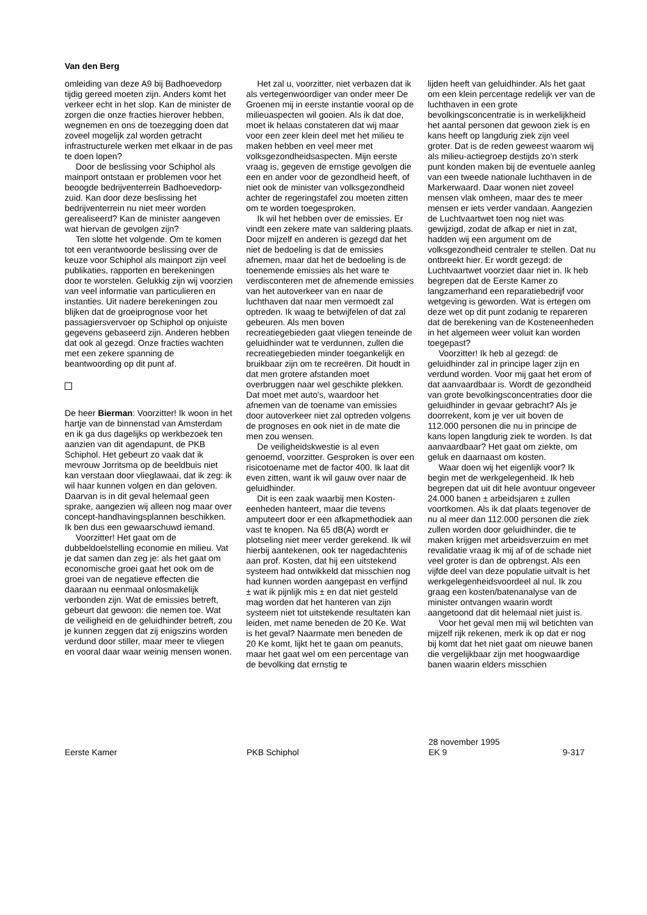Van den Berg
omleiding van deze A9 bij Badhoevedorp tijdig gereed moeten zijn. Anders komt het verkeer echt in het slop. Kan de minister de zorgen die onze fracties hierover hebben, wegnemen en ons de toezegging doen dat zoveel mogelijk zal worden getracht infrastructurele werken met elkaar in de pas te doen lopen?
Door de beslissing voor Schiphol als mainport ontstaan er problemen voor het beoogde bedrijventerrein Badhoevedorp-zuid. Kan door deze beslissing het bedrijventerrein nu niet meer worden gerealiseerd? Kan de minister aangeven wat hiervan de gevolgen zijn?
Ten slotte het volgende. Om te komen tot een verantwoorde beslissing over de keuze voor Schiphol als mainport zijn veel publikaties, rapporten en berekeningen door te worstelen. Gelukkig zijn wij voorzien van veel informatie van particulieren en instanties. Uit nadere berekeningen zou blijken dat de groeiprognose voor het passagiersvervoer op Schiphol op onjuiste gegevens gebaseerd zijn. Anderen hebben dat ook al gezegd. Onze fracties wachten met een zekere spanning de beantwoording op dit punt af.
De heer Bierman: Voorzitter! Ik woon in het hartje van de binnenstad van Amsterdam en ik ga dus dagelijks op werkbezoek ten aanzien van dit agendapunt, de PKB Schiphol. Het gebeurt zo vaak dat ik mevrouw Jorritsma op de beeldbuis niet kan verstaan door vlieglawaai, dat ik zeg: ik wil haar kunnen volgen en dan geloven. Daarvan is in dit geval helemaal geen sprake, aangezien wij alleen nog maar over concept-handhavingsplannen beschikken. Ik ben dus een gewaarschuwd iemand.
Voorzitter! Het gaat om de dubbeldoelstelling economie en milieu. Vat je dat samen dan zeg je: als het gaat om economische groei gaat het ook om de groei van de negatieve effecten die daaraan nu eenmaal onlosmakelijk verbonden zijn. Wat de emissies betreft, gebeurt dat gewoon: die nemen toe. Wat de veiligheid en de geluidhinder betreft, zou je kunnen zeggen dat zij enigszins worden verdund door stiller, maar meer te vliegen en vooral daar waar weinig mensen wonen.
Het zal u, voorzitter, niet verbazen dat ik als vertegenwoordiger van onder meer De Groenen mij in eerste instantie vooral op de milieuaspecten wil gooien. Als ik dat doe, moet ik helaas constateren dat wij maar voor een zeer klein deel met het milieu te maken hebben en veel meer met volksgezondheidsaspecten. Mijn eerste vraag is, gegeven de ernstige gevolgen die een en ander voor de gezondheid heeft, of niet ook de minister van volksgezondheid achter de regeringstafel zou moeten zitten om te worden toegesproken.
Ik wil het hebben over de emissies. Er vindt een zekere mate van saldering plaats. Door mijzelf en anderen is gezegd dat het niet de bedoeling is dat de emissies afnemen, maar dat het de bedoeling is de toenemende emissies als het ware te verdisconteren met de afnemende emissies van het autoverkeer van en naar de luchthaven dat naar men vermoedt zal optreden. Ik waag te betwijfelen of dat zal gebeuren. Als men boven recreatiegebieden gaat vliegen teneinde de geluidhinder wat te verdunnen, zullen die recreatiegebieden minder toegankelijk en bruikbaar zijn om te recreëren. Dit houdt in dat men grotere afstanden moet overbruggen naar wel geschikte plekken. Dat moet met auto's, waardoor het afnemen van de toename van emissies door autoverkeer niet zal optreden volgens de prognoses en ook niet in de mate die men zou wensen.
De veiligheidskwestie is al even genoemd, voorzitter. Gesproken is over een risicotoename met de factor 400. Ik laat dit even zitten, want ik wil gauw over naar de geluidhinder.
Dit is een zaak waarbij men Kosten-eenheden hanteert, maar die tevens amputeert door er een afkapmethodiek aan vast te knopen. Na 65 dB(A) wordt er plotseling niet meer verder gerekend. Ik wil hierbij aantekenen, ook ter nagedachtenis aan prof. Kosten, dat hij een uitstekend systeem had ontwikkeld dat misschien nog had kunnen worden aangepast en verfijnd ± wat ik pijnlijk mis ± en dat niet gesteld mag worden dat het hanteren van zijn systeem niet tot uitstekende resultaten kan leiden, met name beneden de 20 Ke. Wat is het geval? Naarmate men beneden de 20 Ke komt, lijkt het te gaan om peanuts, maar het gaat wel om een percentage van de bevolking dat ernstig te
lijden heeft van geluidhinder. Als het gaat om een klein percentage redelijk ver van de luchthaven in een grote bevolkingsconcentratie is in werkelijkheid het aantal personen dat gewoon ziek is en kans heeft op langdurig ziek zijn veel groter. Dat is de reden geweest waarom wij als milieu-actiegroep destijds zo'n sterk punt konden maken bij de eventuele aanleg van een tweede nationale luchthaven in de Markerwaard. Daar wonen niet zoveel mensen vlak omheen, maar des te meer mensen er iets verder vandaan. Aangezien de Luchtvaartwet toen nog niet was gewijzigd, zodat de afkap er niet in zat, hadden wij een argument om de volksgezondheid centraler te stellen. Dat nu ontbreekt hier. Er wordt gezegd: de Luchtvaartwet voorziet daar niet in. Ik heb begrepen dat de Eerste Kamer zo langzamerhand een reparatiebedrijf voor wetgeving is geworden. Wat is ertegen om deze wet op dit punt zodanig te repareren dat de berekening van de Kosteneenheden in het algemeen weer voluit kan worden toegepast?
Voorzitter! Ik heb al gezegd: de geluidhinder zal in principe lager zijn en verdund worden. Voor mij gaat het erom of dat aanvaardbaar is. Wordt de gezondheid van grote bevolkingsconcentraties door die geluidhinder in gevaar gebracht? Als je doorrekent, kom je ver uit boven de 112.000 personen die nu in principe de kans lopen langdurig ziek te worden. Is dat aanvaardbaar? Het gaat om ziekte, om geluk en daarnaast om kosten.
Waar doen wij het eigenlijk voor? Ik begin met de werkgelegenheid. Ik heb begrepen dat uit dit hele avontuur ongeveer 24.000 banen ± arbeidsjaren ± zullen voortkomen. Als ik dat plaats tegenover de nu al meer dan 112.000 personen die ziek zullen worden door geluidhinder, die te maken krijgen met arbeidsverzuim en met revalidatie vraag ik mij af of de schade niet veel groter is dan de opbrengst. Als een vijfde deel van deze populatie uitvalt is het werkgelegenheidsvoordeel al nul. Ik zou graag een kosten/batenanalyse van de minister ontvangen waarin wordt aangetoond dat dit helemaal niet juist is.
Voor het geval men mij wil betichten van mijzelf rijk rekenen, merk ik op dat er nog bij komt dat het niet gaat om nieuwe banen die vergelijkbaar zijn met hoogwaardige banen waarin elders misschien
Eerste Kamer PKB Schiphol
28 november 1995
EK 9
9-317